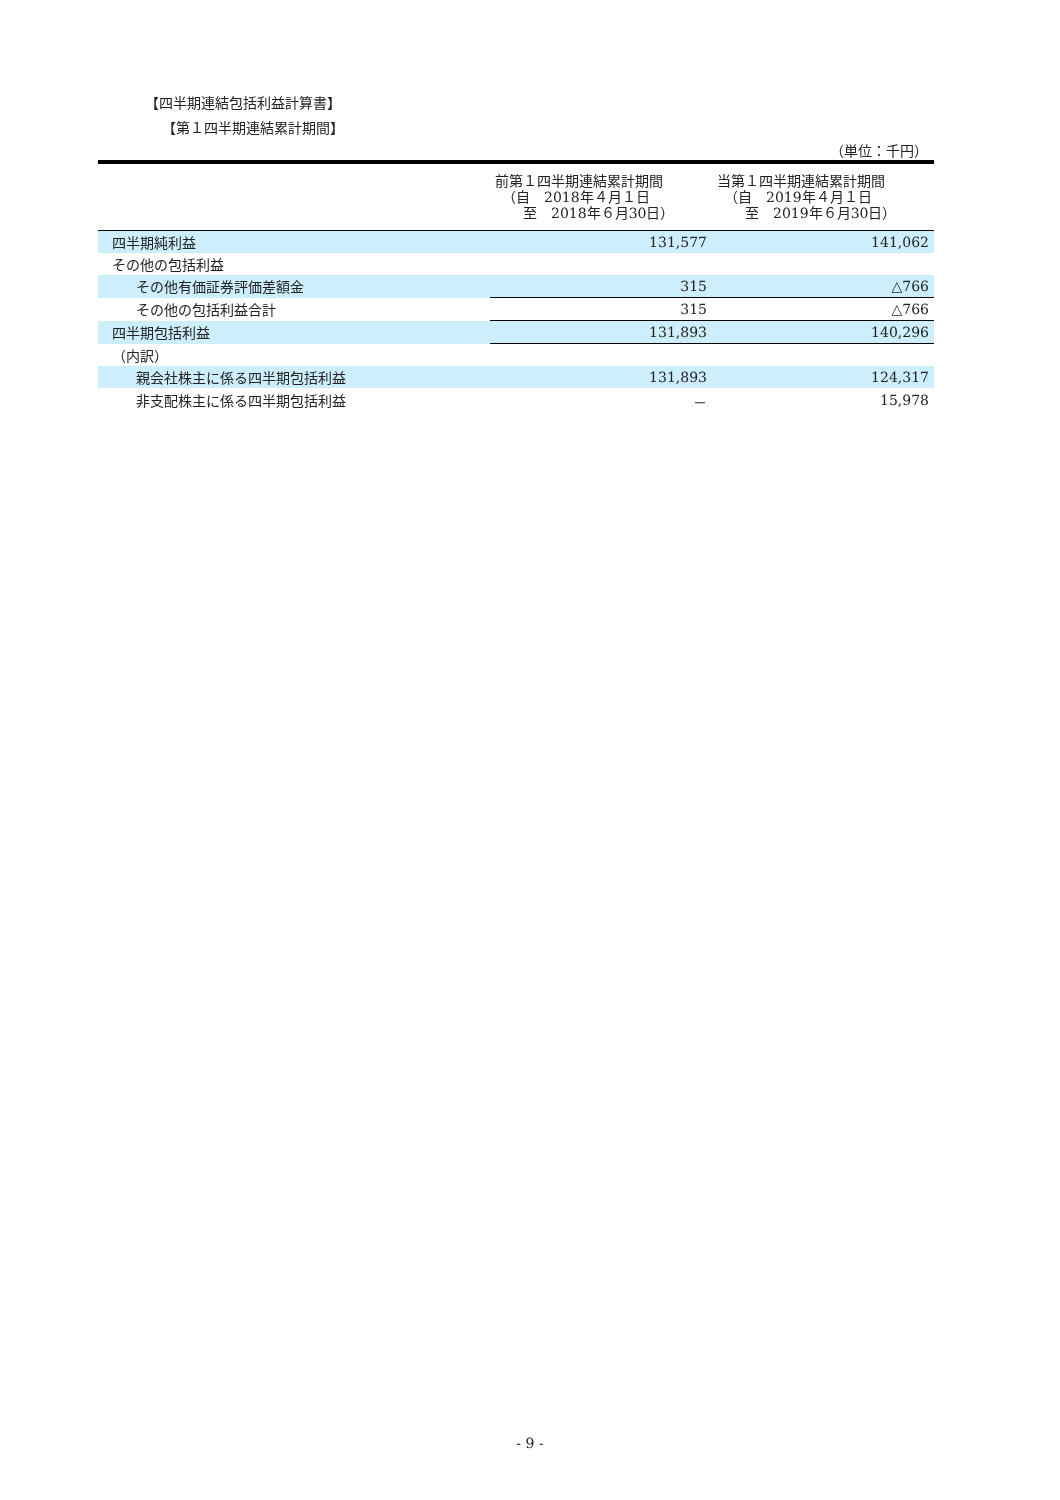【四半期連結包括利益計算書】
【第１四半期連結累計期間】
（単位：千円）
| | 前第１四半期連結累計期間 （自 2018年４月１日 至 2018年６月30日） | 当第１四半期連結累計期間 （自 2019年４月１日 至 2019年６月30日） |
| --- | --- | --- |
| 四半期純利益 | 131,577 | 141,062 |
| その他の包括利益 | | |
| その他有価証券評価差額金 | 315 | △766 |
| その他の包括利益合計 | 315 | △766 |
| 四半期包括利益 | 131,893 | 140,296 |
| （内訳） | | |
| 親会社株主に係る四半期包括利益 | 131,893 | 124,317 |
| 非支配株主に係る四半期包括利益 | － | 15,978 |
- 9 -